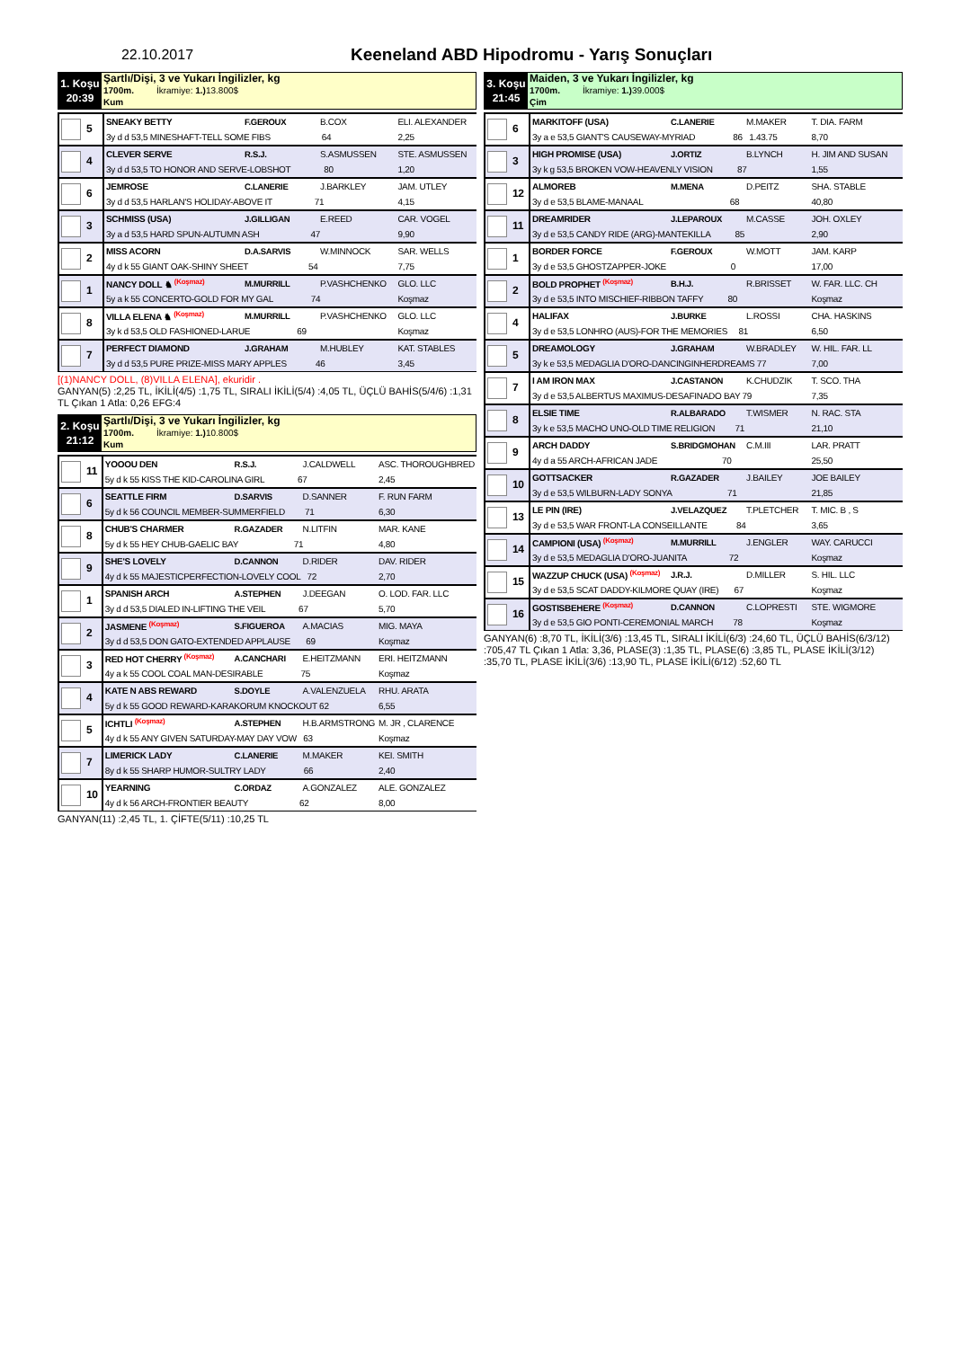22.10.2017
Keeneland ABD Hipodromu - Yarış Sonuçları
1. Koşu
20:39
Şartlı/Dişi, 3 ve Yukarı İngilizler, kg
1700m. İkramiye: 1.) 13.800$
Kum
| 5 | SNEAKY BETTY | F.GEROUX | B.COX | ELI. ALEXANDER |
| | 3y d d 53,5 MINESHAFT-TELL SOME FIBS 64 | | | 2,25 |
| 4 | CLEVER SERVE | R.S.J. | S.ASMUSSEN | STE. ASMUSSEN |
| | 3y d d 53,5 TO HONOR AND SERVE-LOBSHOT 80 | | | 1,20 |
| 6 | JEMROSE | C.LANERIE | J.BARKLEY | JAM. UTLEY |
| | 3y d d 53,5 HARLAN'S HOLIDAY-ABOVE IT 71 | | | 4,15 |
| 3 | SCHMISS (USA) | J.GILLIGAN | E.REED | CAR. VOGEL |
| | 3y a d 53,5 HARD SPUN-AUTUMN ASH 47 | | | 9,90 |
| 2 | MISS ACORN | D.A.SARVIS | W.MINNOCK | SAR. WELLS |
| | 4y d k 55 GIANT OAK-SHINY SHEET 54 | | | 7,75 |
| 1 | NANCY DOLL ♞ (Koşmaz) | M.MURRILL | P.VASHCHENKO | GLO. LLC |
| | 5y a k 55 CONCERTO-GOLD FOR MY GAL 74 | | | Koşmaz |
| 8 | VILLA ELENA ♞ (Koşmaz) | M.MURRILL | P.VASHCHENKO | GLO. LLC |
| | 3y k d 53,5 OLD FASHIONED-LARUE 69 | | | Koşmaz |
| 7 | PERFECT DIAMOND | J.GRAHAM | M.HUBLEY | KAT. STABLES |
| | 3y d d 53,5 PURE PRIZE-MISS MARY APPLES 46 | | | 3,45 |
[(1)NANCY DOLL, (8)VILLA ELENA], ekuridir .
GANYAN(5) :2,25 TL, İKİLİ(4/5) :1,75 TL, SIRALI İKİLİ(5/4) :4,05 TL, ÜÇLÜ BAHİS(5/4/6) :1,31 TL Çıkan 1 Atla: 0,26 EFG:4
2. Koşu
21:12
Şartlı/Dişi, 3 ve Yukarı İngilizler, kg
1700m. İkramiye: 1.) 10.800$
Kum
| 11 | YOOOU DEN | R.S.J. | J.CALDWELL | ASC. THOROUGHBRED |
| | 5y d k 55 KISS THE KID-CAROLINA GIRL 67 | | | 2,45 |
| 6 | SEATTLE FIRM | D.SARVIS | D.SANNER | F. RUN FARM |
| | 5y d k 56 COUNCIL MEMBER-SUMMERFIELD 71 | | | 6,30 |
| 8 | CHUB'S CHARMER | R.GAZADER | N.LITFIN | MAR. KANE |
| | 5y d k 55 HEY CHUB-GAELIC BAY 71 | | | 4,80 |
| 9 | SHE'S LOVELY | D.CANNON | D.RIDER | DAV. RIDER |
| | 4y d k 55 MAJESTICPERFECTION-LOVELY COOL 72 | | | 2,70 |
| 1 | SPANISH ARCH | A.STEPHEN | J.DEEGAN | O. LOD. FAR. LLC |
| | 3y d d 53,5 DIALED IN-LIFTING THE VEIL 67 | | | 5,70 |
| 2 | JASMENE (Koşmaz) | S.FIGUEROA | A.MACIAS | MIG. MAYA |
| | 3y d d 53,5 DON GATO-EXTENDED APPLAUSE 69 | | | Koşmaz |
| 3 | RED HOT CHERRY (Koşmaz) | A.CANCHARI | E.HEITZMANN | ERI. HEITZMANN |
| | 4y a k 55 COOL COAL MAN-DESIRABLE 75 | | | Koşmaz |
| 4 | KATE N ABS REWARD | S.DOYLE | A.VALENZUELA | RHU. ARATA |
| | 5y d k 55 GOOD REWARD-KARAKORUM KNOCKOUT 62 | | | 6,55 |
| 5 | ICHTLI (Koşmaz) | A.STEPHEN | H.B.ARMSTRONG | M. JR , CLARENCE |
| | 4y d k 55 ANY GIVEN SATURDAY-MAY DAY VOW 63 | | | Koşmaz |
| 7 | LIMERICK LADY | C.LANERIE | M.MAKER | KEI. SMITH |
| | 8y d k 55 SHARP HUMOR-SULTRY LADY 66 | | | 2,40 |
| 10 | YEARNING | C.ORDAZ | A.GONZALEZ | ALE. GONZALEZ |
| | 4y d k 56 ARCH-FRONTIER BEAUTY 62 | | | 8,00 |
GANYAN(11) :2,45 TL, 1. ÇİFTE(5/11) :10,25 TL
3. Koşu
21:45
Maiden, 3 ve Yukarı İngilizler, kg
1700m. İkramiye: 1.) 39.000$
Çim
| 6 | MARKITOFF (USA) | C.LANERIE | M.MAKER | T. DIA. FARM |
| | 3y a e 53,5 GIANT'S CAUSEWAY-MYRIAD 86 1.43.75 | | | 8,70 |
| 3 | HIGH PROMISE (USA) | J.ORTIZ | B.LYNCH | H. JIM AND SUSAN |
| | 3y k g 53,5 BROKEN VOW-HEAVENLY VISION 87 | | | 1,55 |
| 12 | ALMOREB | M.MENA | D.PEITZ | SHA. STABLE |
| | 3y d e 53,5 BLAME-MANAAL 68 | | | 40,80 |
| 11 | DREAMRIDER | J.LEPAROUX | M.CASSE | JOH. OXLEY |
| | 3y d e 53,5 CANDY RIDE (ARG)-MANTEKILLA 85 | | | 2,90 |
| 1 | BORDER FORCE | F.GEROUX | W.MOTT | JAM. KARP |
| | 3y d e 53,5 GHOSTZAPPER-JOKE 0 | | | 17,00 |
| 2 | BOLD PROPHET (Koşmaz) | B.H.J. | R.BRISSET | W. FAR. LLC. CH |
| | 3y d e 53,5 INTO MISCHIEF-RIBBON TAFFY 80 | | | Koşmaz |
| 4 | HALIFAX | J.BURKE | L.ROSSI | CHA. HASKINS |
| | 3y d e 53,5 LONHRO (AUS)-FOR THE MEMORIES 81 | | | 6,50 |
| 5 | DREAMOLOGY | J.GRAHAM | W.BRADLEY | W. HIL. FAR. LL |
| | 3y k e 53,5 MEDAGLIA D'ORO-DANCINGINHERDREAMS 77 | | | 7,00 |
| 7 | I AM IRON MAX | J.CASTANON | K.CHUDZIK | T. SCO. THA |
| | 3y d e 53,5 ALBERTUS MAXIMUS-DESAFINADO BAY 79 | | | 7,35 |
| 8 | ELSIE TIME | R.ALBARADO | T.WISMER | N. RAC. STA |
| | 3y k e 53,5 MACHO UNO-OLD TIME RELIGION 71 | | | 21,10 |
| 9 | ARCH DADDY | S.BRIDGMOHAN | C.M.III | LAR. PRATT |
| | 4y d a 55 ARCH-AFRICAN JADE 70 | | | 25,50 |
| 10 | GOTTSACKER | R.GAZADER | J.BAILEY | JOE BAILEY |
| | 3y d e 53,5 WILBURN-LADY SONYA 71 | | | 21,85 |
| 13 | LE PIN (IRE) | J.VELAZQUEZ | T.PLETCHER | T. MIC. B , S |
| | 3y d e 53,5 WAR FRONT-LA CONSEILLANTE 84 | | | 3,65 |
| 14 | CAMPIONI (USA) (Koşmaz) | M.MURRILL | J.ENGLER | WAY. CARUCCI |
| | 3y d e 53,5 MEDAGLIA D'ORO-JUANITA 72 | | | Koşmaz |
| 15 | WAZZUP CHUCK (USA) (Koşmaz) | J.R.J. | D.MILLER | S. HIL. LLC |
| | 3y d e 53,5 SCAT DADDY-KILMORE QUAY (IRE) 67 | | | Koşmaz |
| 16 | GOSTISBEHERE (Koşmaz) | D.CANNON | C.LOPRESTI | STE. WIGMORE |
| | 3y d e 53,5 GIO PONTI-CEREMONIAL MARCH 78 | | | Koşmaz |
GANYAN(6) :8,70 TL, İKİLİ(3/6) :13,45 TL, SIRALI İKİLİ(6/3) :24,60 TL, ÜÇLÜ BAHİS(6/3/12) :705,47 TL Çıkan 1 Atla: 3,36, PLASE(3) :1,35 TL, PLASE(6) :3,85 TL, PLASE İKİLİ(3/12) :35,70 TL, PLASE İKİLİ(3/6) :13,90 TL, PLASE İKİLİ(6/12) :52,60 TL